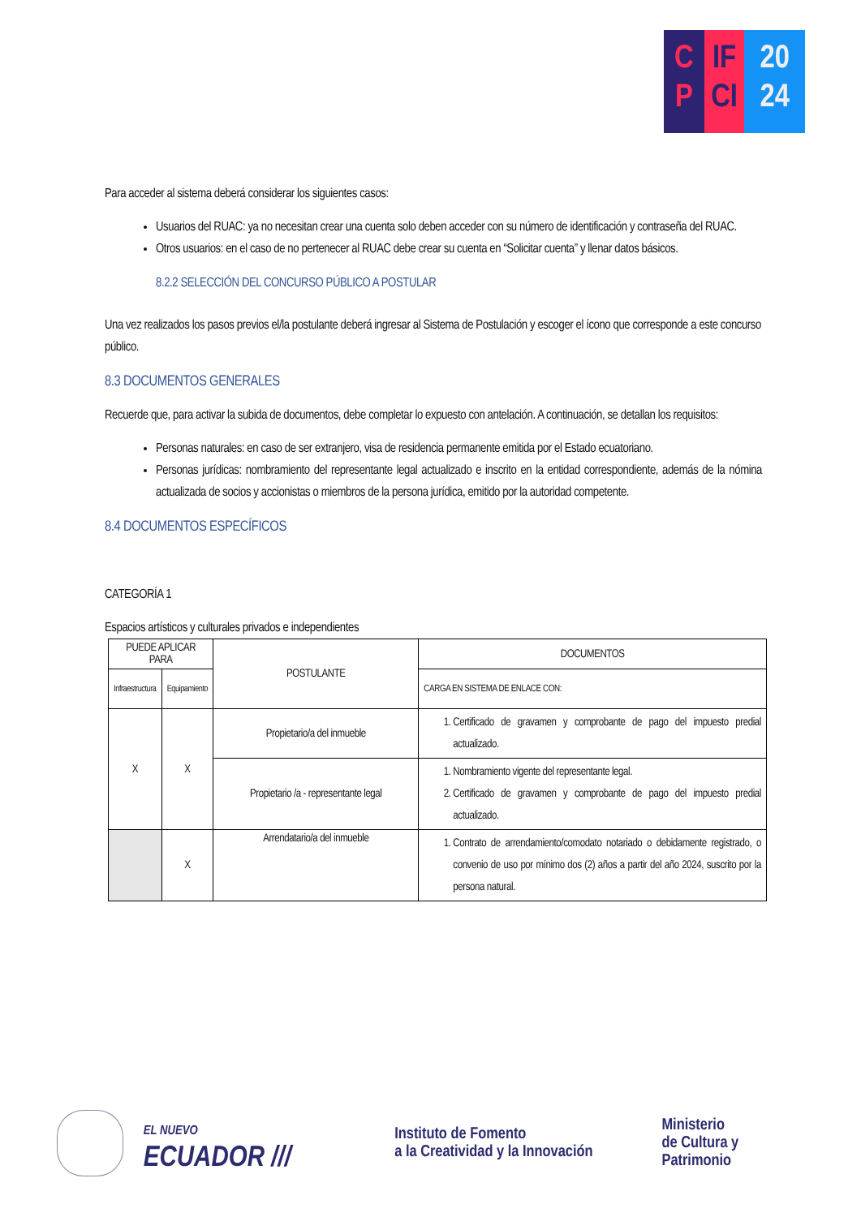C
P
IF
CI
20
24
Para acceder al sistema deberá considerar los siguientes casos:
Usuarios del RUAC: ya no necesitan crear una cuenta solo deben acceder con su número de identificación y contraseña del RUAC.
Otros usuarios: en el caso de no pertenecer al RUAC debe crear su cuenta en “Solicitar cuenta” y llenar datos básicos.
8.2.2 SELECCIÓN DEL CONCURSO PÚBLICO A POSTULAR
Una vez realizados los pasos previos el/la postulante deberá ingresar al Sistema de Postulación y escoger el ícono que corresponde a este concurso público.
8.3 DOCUMENTOS GENERALES
Recuerde que, para activar la subida de documentos, debe completar lo expuesto con antelación. A continuación, se detallan los requisitos:
Personas naturales: en caso de ser extranjero, visa de residencia permanente emitida por el Estado ecuatoriano.
Personas jurídicas: nombramiento del representante legal actualizado e inscrito en la entidad correspondiente, además de la nómina actualizada de socios y accionistas o miembros de la persona jurídica, emitido por la autoridad competente.
8.4 DOCUMENTOS ESPECÍFICOS
CATEGORÍA 1
Espacios artísticos y culturales privados e independientes
| PUEDE APLICAR PARA | | POSTULANTE | DOCUMENTOS |
| --- | --- | --- | --- |
| Infraestructura | Equipamiento | | CARGA EN SISTEMA DE ENLACE CON: |
| X | X | Propietario/a del inmueble | 1. Certificado de gravamen y comprobante de pago del impuesto predial actualizado. |
| | | Propietario /a - representante legal | 1. Nombramiento vigente del representante legal. 2. Certificado de gravamen y comprobante de pago del impuesto predial actualizado. |
| | X | Arrendatario/a del inmueble | 1. Contrato de arrendamiento/comodato notariado o debidamente registrado, o convenio de uso por mínimo dos (2) años a partir del año 2024, suscrito por la persona natural. |
EL NUEVO
ECUADOR ///
Instituto de Fomento
a la Creatividad y la Innovación
Ministerio
de Cultura y Patrimonio